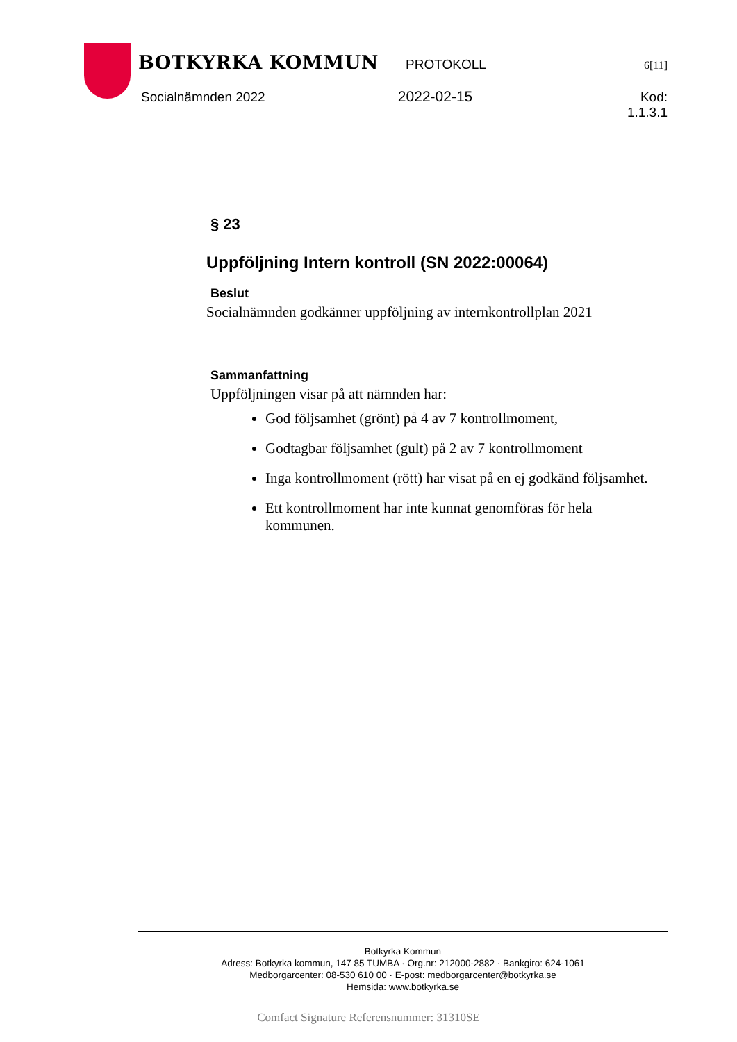BOTKYRKA KOMMUN
PROTOKOLL
6[11]
Socialnämnden 2022 2022-02-15 Kod: 1.1.3.1
§ 23
Uppföljning Intern kontroll (SN 2022:00064)
Beslut
Socialnämnden godkänner uppföljning av internkontrollplan 2021
Sammanfattning
Uppföljningen visar på att nämnden har:
God följsamhet (grönt) på 4 av 7 kontrollmoment,
Godtagbar följsamhet (gult) på 2 av 7 kontrollmoment
Inga kontrollmoment (rött) har visat på en ej godkänd följsamhet.
Ett kontrollmoment har inte kunnat genomföras för hela kommunen.
Botkyrka Kommun
Adress: Botkyrka kommun, 147 85 TUMBA · Org.nr: 212000-2882 · Bankgiro: 624-1061
Medborgarcenter: 08-530 610 00 · E-post: medborgarcenter@botkyrka.se
Hemsida: www.botkyrka.se
Comfact Signature Referensnummer: 31310SE